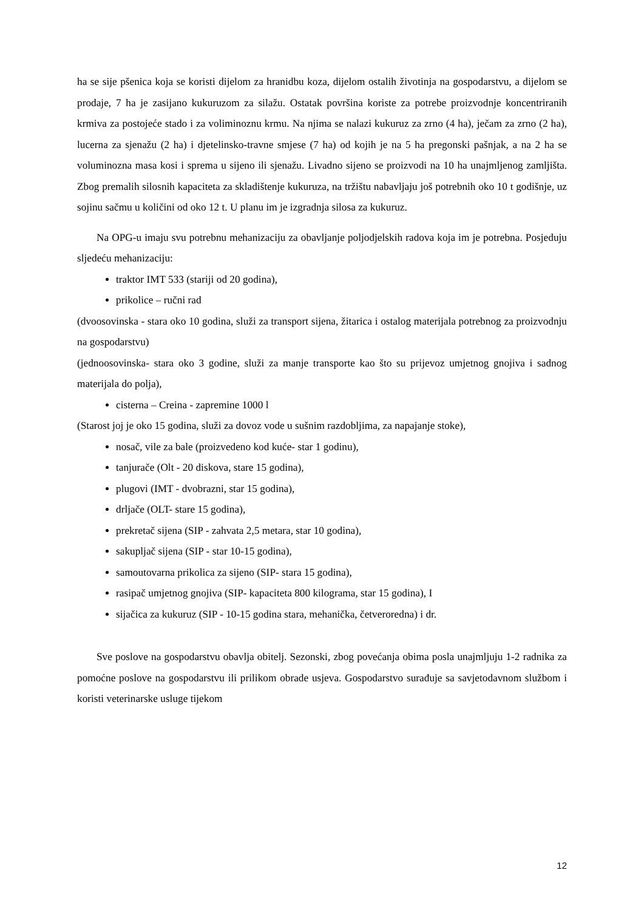ha se sije pšenica koja se koristi dijelom za hranidbu koza, dijelom ostalih životinja na gospodarstvu, a dijelom se prodaje, 7 ha je zasijano kukuruzom za silažu. Ostatak površina koriste za potrebe proizvodnje koncentriranih krmiva za postojeće stado i za voliminoznu krmu. Na njima se nalazi kukuruz za zrno (4 ha), ječam za zrno (2 ha), lucerna za sjenažu (2 ha) i djetelinsko-travne smjese (7 ha) od kojih je na 5 ha pregonski pašnjak, a na 2 ha se voluminozna masa kosi i sprema u sijeno ili sjenažu. Livadno sijeno se proizvodi na 10 ha unajmljenog zamljišta. Zbog premalih silosnih kapaciteta za skladištenje kukuruza, na tržištu nabavljaju još potrebnih oko 10 t godišnje, uz sojinu sačmu u količini od oko 12 t. U planu im je izgradnja silosa za kukuruz.
Na OPG-u imaju svu potrebnu mehanizaciju za obavljanje poljodjelskih radova koja im je potrebna. Posjeduju sljedeću mehanizaciju:
traktor IMT 533 (stariji od 20 godina),
prikolice – ručni rad
(dvoosovinska - stara oko 10 godina, služi za transport sijena, žitarica i ostalog materijala potrebnog za proizvodnju na gospodarstvu)
(jednoosovinska- stara oko 3 godine, služi za manje transporte kao što su prijevoz umjetnog gnojiva i sadnog materijala do polja),
cisterna – Creina - zapremine 1000 l
(Starost joj je oko 15 godina, služi za dovoz vode u sušnim razdobljima, za napajanje stoke),
nosač, vile za bale (proizvedeno kod kuće- star 1 godinu),
tanjurače (Olt - 20 diskova, stare 15 godina),
plugovi (IMT - dvobrazni, star 15 godina),
drljače (OLT- stare 15 godina),
prekretač sijena (SIP - zahvata 2,5 metara, star 10 godina),
sakupljač sijena (SIP - star 10-15 godina),
samoutovarna prikolica za sijeno (SIP- stara 15 godina),
rasipač umjetnog gnojiva (SIP- kapaciteta 800 kilograma, star 15 godina), I
sijačica za kukuruz (SIP - 10-15 godina stara, mehanička, četveroredna) i dr.
Sve poslove na gospodarstvu obavlja obitelj. Sezonski, zbog povećanja obima posla unajmljuju 1-2 radnika za pomoćne poslove na gospodarstvu ili prilikom obrade usjeva. Gospodarstvo surađuje sa savjetodavnom službom i koristi veterinarske usluge tijekom
12